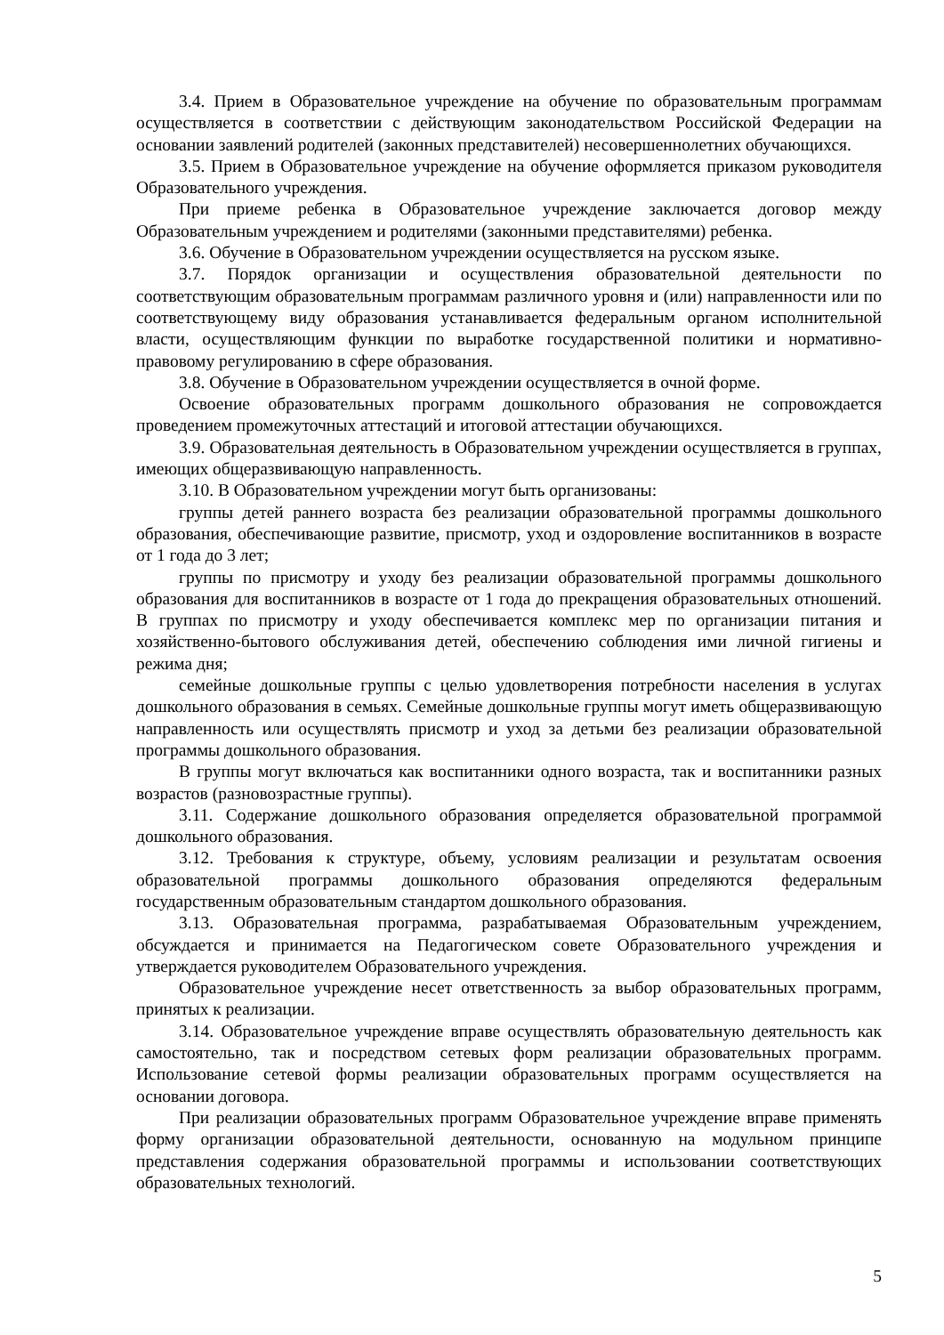3.4. Прием в Образовательное учреждение на обучение по образовательным программам осуществляется в соответствии с действующим законодательством Российской Федерации на основании заявлений родителей (законных представителей) несовершеннолетних обучающихся.
3.5. Прием в Образовательное учреждение на обучение оформляется приказом руководителя Образовательного учреждения.
При приеме ребенка в Образовательное учреждение заключается договор между Образовательным учреждением и родителями (законными представителями) ребенка.
3.6. Обучение в Образовательном учреждении осуществляется на русском языке.
3.7. Порядок организации и осуществления образовательной деятельности по соответствующим образовательным программам различного уровня и (или) направленности или по соответствующему виду образования устанавливается федеральным органом исполнительной власти, осуществляющим функции по выработке государственной политики и нормативно-правовому регулированию в сфере образования.
3.8. Обучение в Образовательном учреждении осуществляется в очной форме.
Освоение образовательных программ дошкольного образования не сопровождается проведением промежуточных аттестаций и итоговой аттестации обучающихся.
3.9. Образовательная деятельность в Образовательном учреждении осуществляется в группах, имеющих общеразвивающую направленность.
3.10. В Образовательном учреждении могут быть организованы:
группы детей раннего возраста без реализации образовательной программы дошкольного образования, обеспечивающие развитие, присмотр, уход и оздоровление воспитанников в возрасте от 1 года до 3 лет;
группы по присмотру и уходу без реализации образовательной программы дошкольного образования для воспитанников в возрасте от 1 года до прекращения образовательных отношений. В группах по присмотру и уходу обеспечивается комплекс мер по организации питания и хозяйственно-бытового обслуживания детей, обеспечению соблюдения ими личной гигиены и режима дня;
семейные дошкольные группы с целью удовлетворения потребности населения в услугах дошкольного образования в семьях. Семейные дошкольные группы могут иметь общеразвивающую направленность или осуществлять присмотр и уход за детьми без реализации образовательной программы дошкольного образования.
В группы могут включаться как воспитанники одного возраста, так и воспитанники разных возрастов (разновозрастные группы).
3.11. Содержание дошкольного образования определяется образовательной программой дошкольного образования.
3.12. Требования к структуре, объему, условиям реализации и результатам освоения образовательной программы дошкольного образования определяются федеральным государственным образовательным стандартом дошкольного образования.
3.13. Образовательная программа, разрабатываемая Образовательным учреждением, обсуждается и принимается на Педагогическом совете Образовательного учреждения и утверждается руководителем Образовательного учреждения.
Образовательное учреждение несет ответственность за выбор образовательных программ, принятых к реализации.
3.14. Образовательное учреждение вправе осуществлять образовательную деятельность как самостоятельно, так и посредством сетевых форм реализации образовательных программ. Использование сетевой формы реализации образовательных программ осуществляется на основании договора.
При реализации образовательных программ Образовательное учреждение вправе применять форму организации образовательной деятельности, основанную на модульном принципе представления содержания образовательной программы и использовании соответствующих образовательных технологий.
5